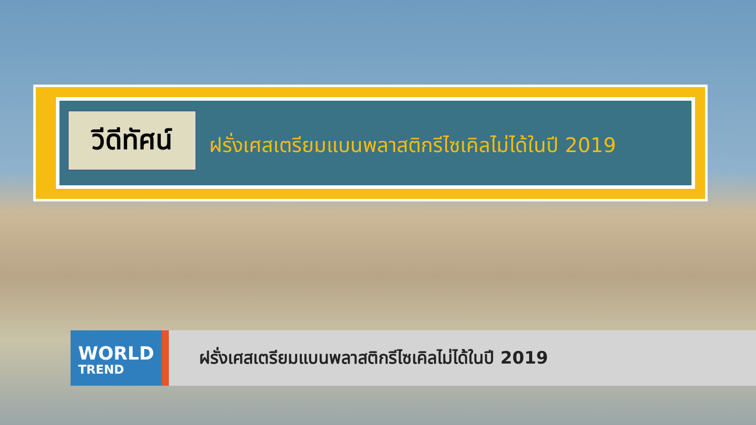วีดีทัศน์
ฝรั่งเศสเตรียมแบนพลาสติกรีไซเคิลไม่ได้ในปี 2019
WORLD
TREND
ฝรั่งเศสเตรียมแบนพลาสติกรีไซเคิลไม่ได้ในปี 2019